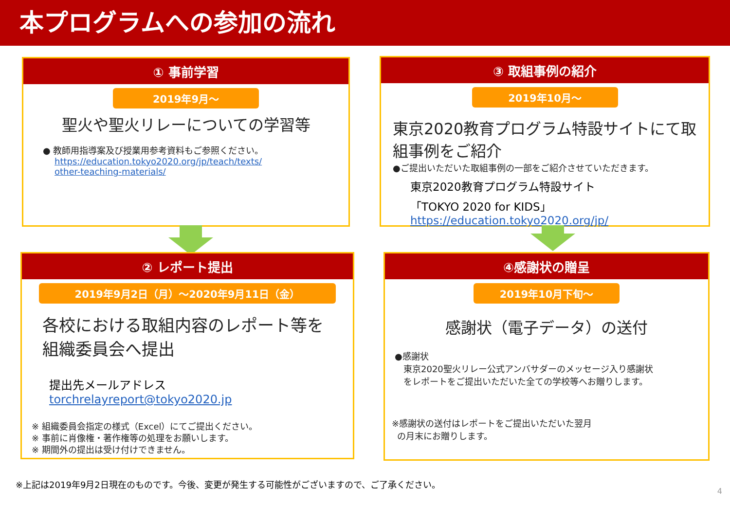本プログラムへの参加の流れ
① 事前学習
2019年9月～
聖火や聖火リレーについての学習等
● 教師用指導案及び授業用参考資料もご参照ください。
https://education.tokyo2020.org/jp/teach/texts/
other-teaching-materials/
③ 取組事例の紹介
2019年10月～
東京2020教育プログラム特設サイトにて取組事例をご紹介
●ご提出いただいた取組事例の一部をご紹介させていただきます。
東京2020教育プログラム特設サイト
「TOKYO 2020 for KIDS」
https://education.tokyo2020.org/jp/
② レポート提出
2019年9月2日（月）～2020年9月11日（金）
各校における取組内容のレポート等を
組織委員会へ提出
提出先メールアドレス
torchrelayreport@tokyo2020.jp
※ 組織委員会指定の様式（Excel）にてご提出ください。
※ 事前に肖像権・著作権等の処理をお願いします。
※ 期間外の提出は受け付けできません。
④感謝状の贈呈
2019年10月下旬～
感謝状（電子データ）の送付
●感謝状
東京2020聖火リレー公式アンバサダーのメッセージ入り感謝状
をレポートをご提出いただいた全ての学校等へお贈りします。
※感謝状の送付はレポートをご提出いただいた翌月
の月末にお贈りします。
※上記は2019年9月2日現在のものです。今後、変更が発生する可能性がございますので、ご了承ください。
4